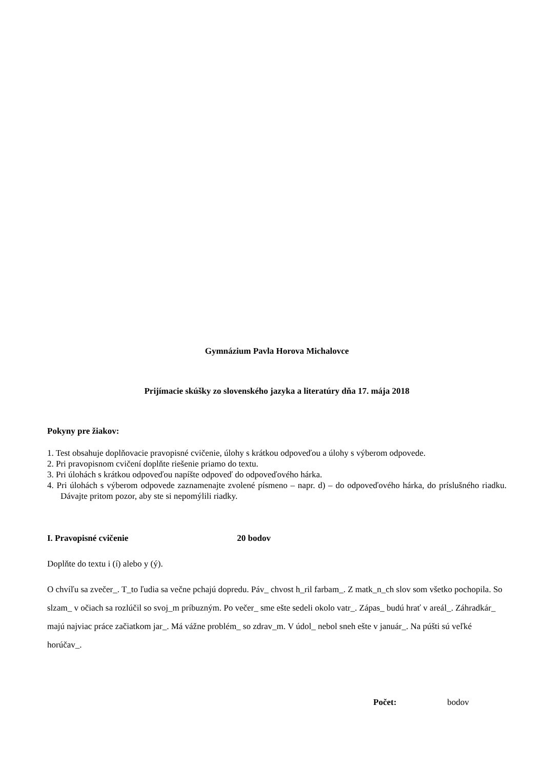Gymnázium Pavla Horova Michalovce
Prijímacie skúšky zo slovenského jazyka a literatúry dňa 17. mája 2018
Pokyny pre žiakov:
1. Test obsahuje doplňovacie pravopisné cvičenie, úlohy s krátkou odpoveďou a úlohy s výberom odpovede.
2. Pri pravopisnom cvičení doplňte riešenie priamo do textu.
3. Pri úlohách s krátkou odpoveďou napíšte odpoveď do odpoveďového hárka.
4. Pri úlohách s výberom odpovede zaznamenajte zvolené písmeno – napr. d) – do odpoveďového hárka, do príslušného riadku. Dávajte pritom pozor, aby ste si nepomýlili riadky.
I. Pravopisné cvičenie 20 bodov
Doplňte do textu i (í) alebo y (ý).
O chvíľu sa zvečer_. T_to ľudia sa večne pchajú dopredu. Páv_ chvost h_ril farbam_. Z matk_n_ch slov som všetko pochopila. So slzam_ v očiach sa rozlúčil so svoj_m príbuzným. Po večer_ sme ešte sedeli okolo vatr_. Zápas_ budú hrať v areál_. Záhradkár_ majú najviac práce začiatkom jar_. Má vážne problém_ so zdrav_m. V údol_ nebol sneh ešte v január_. Na púšti sú veľké horúčav_.
Počet: bodov